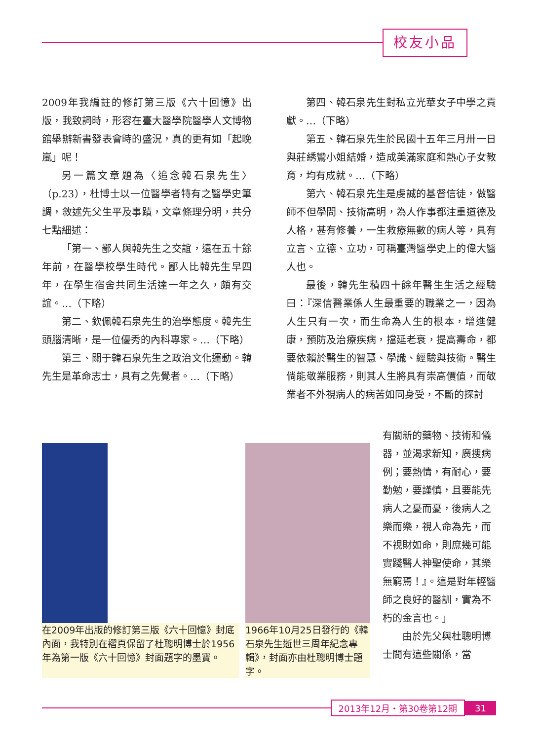校友小品
2009年我編註的修訂第三版《六十回憶》出版，我致詞時，形容在臺大醫學院醫學人文博物館舉辦新書發表會時的盛況，真的更有如「起晚嵐」呢！
另一篇文章題為〈追念韓石泉先生〉（p.23），杜博士以一位醫學者特有之醫學史筆調，敘述先父生平及事蹟，文章條理分明，共分七點細述：
「第一、鄙人與韓先生之交誼，遠在五十餘年前，在醫學校學生時代。鄙人比韓先生早四年，在學生宿舍共同生活達一年之久，頗有交誼。…（下略）
第二、欽佩韓石泉先生的治學態度。韓先生頭腦清晰，是一位優秀的內科專家。…（下略）
第三、關于韓石泉先生之政治文化運動。韓先生是革命志士，具有之先覺者。…（下略）
第四、韓石泉先生對私立光華女子中學之貢獻。…（下略）
第五、韓石泉先生於民國十五年三月卅一日與莊綉鸞小姐結婚，造成美滿家庭和熱心子女教育，均有成就。…（下略）
第六、韓石泉先生是虔誠的基督信徒，做醫師不但學問、技術高明，為人作事都注重道德及人格，甚有修養，一生救療無數的病人等，具有立言、立德、立功，可稱臺灣醫學史上的偉大醫人也。
最後，韓先生積四十餘年醫生生活之經驗曰：『深信醫業係人生最重要的職業之一，因為人生只有一次，而生命為人生的根本，增進健康，預防及治療疾病，擋延老衰，提高壽命，都要依賴於醫生的智慧、學識、經驗與技術。醫生倘能敬業服務，則其人生將具有崇高價值，而敬業者不外視病人的病苦如同身受，不斷的探討
在2009年出版的修訂第三版《六十回憶》封底內面，我特別在褶頁保留了杜聰明博士於1956年為第一版《六十回憶》封面題字的墨寶。
1966年10月25日發行的《韓石泉先生逝世三周年紀念專輯》，封面亦由杜聰明博士題字。
有關新的藥物、技術和儀器，並渴求新知，廣搜病例；要熱情，有耐心，要勤勉，要謹慎，且要能先病人之憂而憂，後病人之樂而樂，視人命為先，而不視財如命，則庶幾可能實踐醫人神聖使命，其樂無窮焉！』。這是對年輕醫師之良好的醫訓，實為不朽的金言也。」
由於先父與杜聰明博士間有這些關係，當
2013年12月・第30卷第12期 31